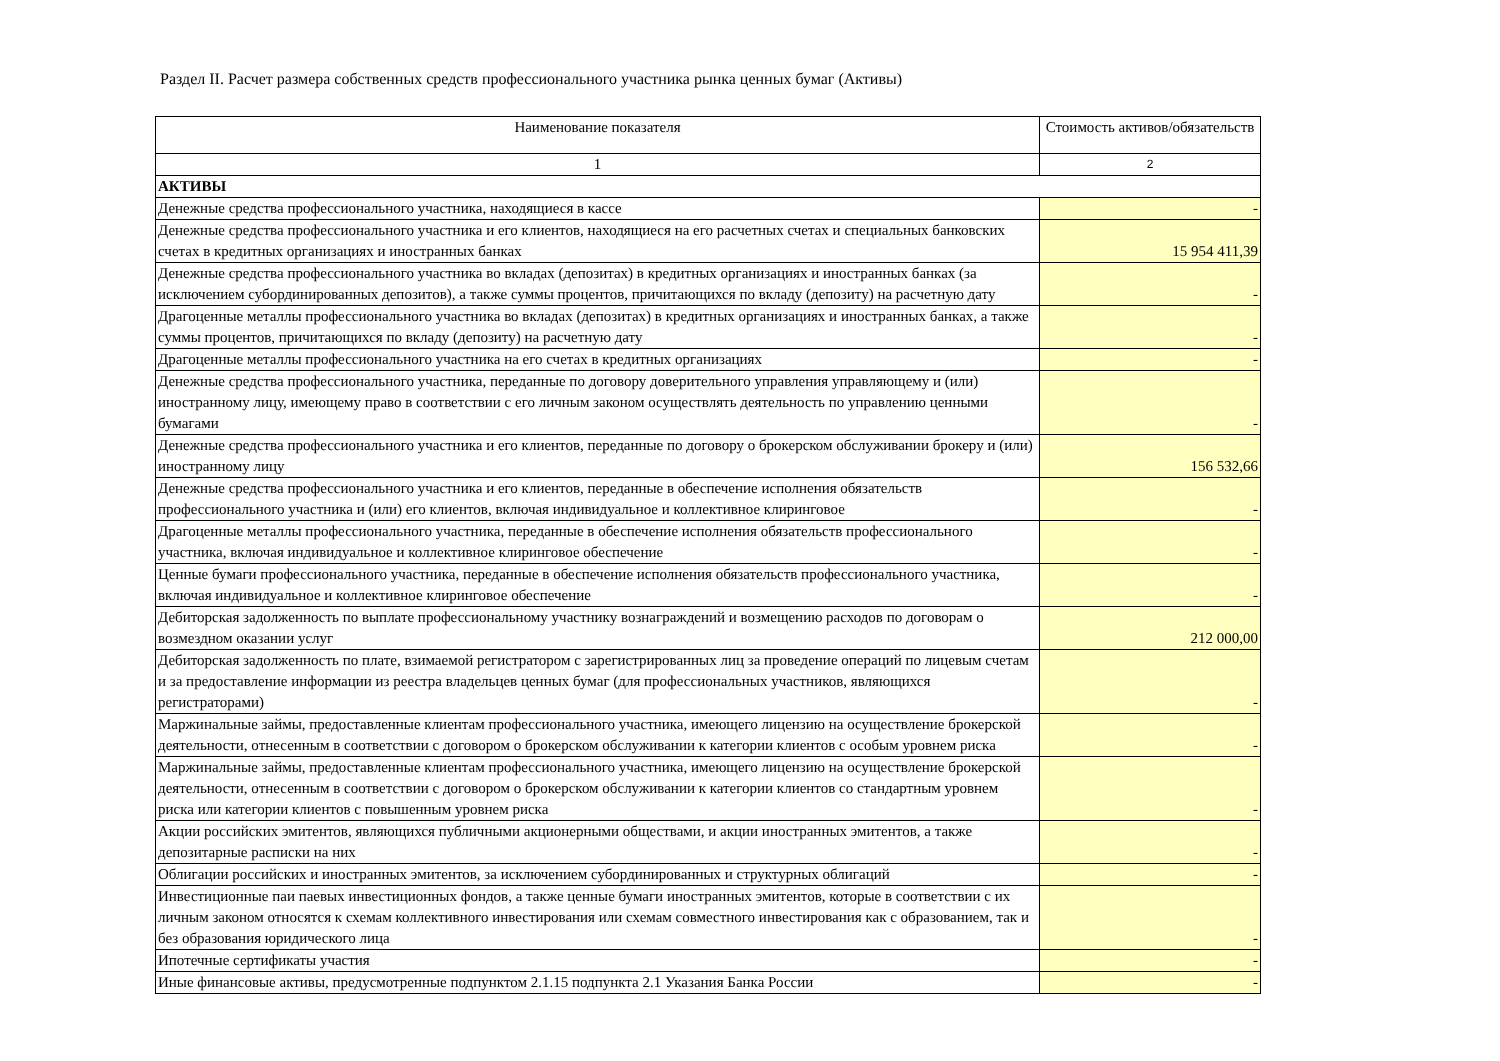Раздел II. Расчет размера собственных средств профессионального участника рынка ценных бумаг (Активы)
| Наименование показателя | Стоимость активов/обязательств |
| --- | --- |
| 1 | 2 |
| АКТИВЫ | |
| Денежные средства профессионального участника, находящиеся в кассе | - |
| Денежные средства профессионального участника и его клиентов, находящиеся на его расчетных счетах и специальных банковских счетах в кредитных организациях и иностранных банках | 15 954 411,39 |
| Денежные средства профессионального участника во вкладах (депозитах) в кредитных организациях и иностранных банках (за исключением субординированных депозитов), а также суммы процентов, причитающихся по вкладу (депозиту) на расчетную дату | - |
| Драгоценные металлы профессионального участника во вкладах (депозитах) в кредитных организациях и иностранных банках, а также суммы процентов, причитающихся по вкладу (депозиту) на расчетную дату | - |
| Драгоценные металлы профессионального участника на его счетах в кредитных организациях | - |
| Денежные средства профессионального участника, переданные по договору доверительного управления управляющему и (или) иностранному лицу, имеющему право в соответствии с его личным законом осуществлять деятельность по управлению ценными бумагами | - |
| Денежные средства профессионального участника и его клиентов, переданные по договору о брокерском обслуживании брокеру и (или) иностранному лицу | 156 532,66 |
| Денежные средства профессионального участника и его клиентов, переданные в обеспечение исполнения обязательств профессионального участника и (или) его клиентов, включая индивидуальное и коллективное клиринговое | - |
| Драгоценные металлы профессионального участника, переданные в обеспечение исполнения обязательств профессионального участника, включая индивидуальное и коллективное клиринговое обеспечение | - |
| Ценные бумаги профессионального участника, переданные в обеспечение исполнения обязательств профессионального участника, включая индивидуальное и коллективное клиринговое обеспечение | - |
| Дебиторская задолженность по выплате профессиональному участнику вознаграждений и возмещению расходов по договорам о возмездном оказании услуг | 212 000,00 |
| Дебиторская задолженность по плате, взимаемой регистратором с зарегистрированных лиц за проведение операций по лицевым счетам и за предоставление информации из реестра владельцев ценных бумаг (для профессиональных участников, являющихся регистраторами) | - |
| Маржинальные займы, предоставленные клиентам профессионального участника, имеющего лицензию на осуществление брокерской деятельности, отнесенным в соответствии с договором о брокерском обслуживании к категории клиентов с особым уровнем риска | - |
| Маржинальные займы, предоставленные клиентам профессионального участника, имеющего лицензию на осуществление брокерской деятельности, отнесенным в соответствии с договором о брокерском обслуживании к категории клиентов со стандартным уровнем риска или категории клиентов с повышенным уровнем риска | - |
| Акции российских эмитентов, являющихся публичными акционерными обществами, и акции иностранных эмитентов, а также депозитарные расписки на них | - |
| Облигации российских и иностранных эмитентов, за исключением субординированных и структурных облигаций | - |
| Инвестиционные паи паевых инвестиционных фондов, а также ценные бумаги иностранных эмитентов, которые в соответствии с их личным законом относятся к схемам коллективного инвестирования или схемам совместного инвестирования как с образованием, так и без образования юридического лица | - |
| Ипотечные сертификаты участия | - |
| Иные финансовые активы, предусмотренные подпунктом 2.1.15 подпункта 2.1 Указания Банка России | - |